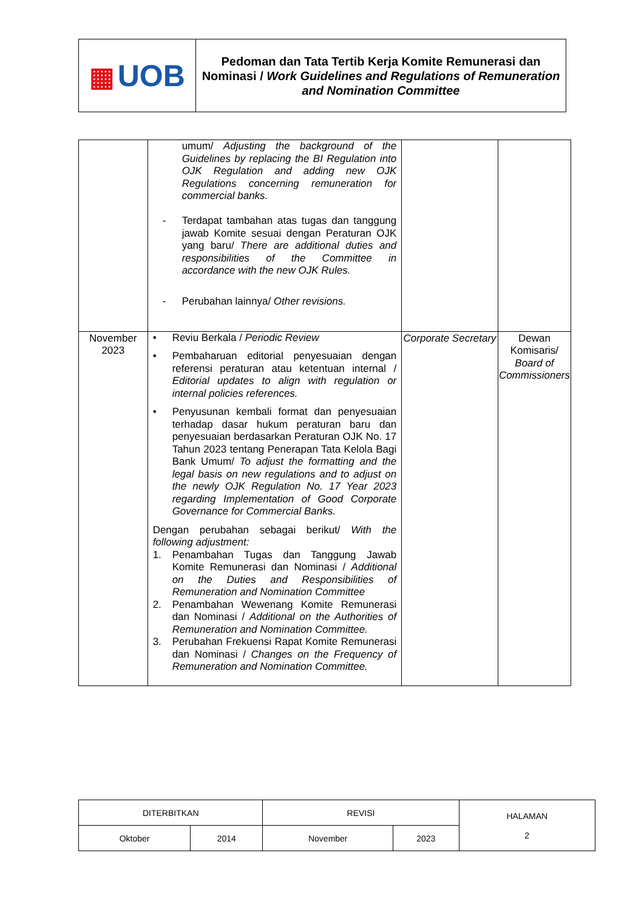| ▦ UOB | Pedoman dan Tata Tertib Kerja Komite Remunerasi dan Nominasi / Work Guidelines and Regulations of Remuneration and Nomination Committee |
| | umum/ Adjusting the background of the Guidelines by replacing the BI Regulation into OJK Regulation and adding new OJK Regulations concerning remuneration for commercial banks. - Terdapat tambahan atas tugas dan tanggung jawab Komite sesuai dengan Peraturan OJK yang baru/ There are additional duties and responsibilities of the Committee in accordance with the new OJK Rules. - Perubahan lainnya/ Other revisions. | | |
| November 2023 | • Reviu Berkala / Periodic Review • Pembaharuan editorial penyesuaian dengan referensi peraturan atau ketentuan internal / Editorial updates to align with regulation or internal policies references. • Penyusunan kembali format dan penyesuaian terhadap dasar hukum peraturan baru dan penyesuaian berdasarkan Peraturan OJK No. 17 Tahun 2023 tentang Penerapan Tata Kelola Bagi Bank Umum/ To adjust the formatting and the legal basis on new regulations and to adjust on the newly OJK Regulation No. 17 Year 2023 regarding Implementation of Good Corporate Governance for Commercial Banks. Dengan perubahan sebagai berikut/ With the following adjustment: 1. Penambahan Tugas dan Tanggung Jawab Komite Remunerasi dan Nominasi / Additional on the Duties and Responsibilities of Remuneration and Nomination Committee 2. Penambahan Wewenang Komite Remunerasi dan Nominasi / Additional on the Authorities of Remuneration and Nomination Committee. 3. Perubahan Frekuensi Rapat Komite Remunerasi dan Nominasi / Changes on the Frequency of Remuneration and Nomination Committee. | Corporate Secretary | Dewan Komisaris/ Board of Commissioners |
| DITERBITKAN | | REVISI | | HALAMAN 2 |
| Oktober | 2014 | November | 2023 | |